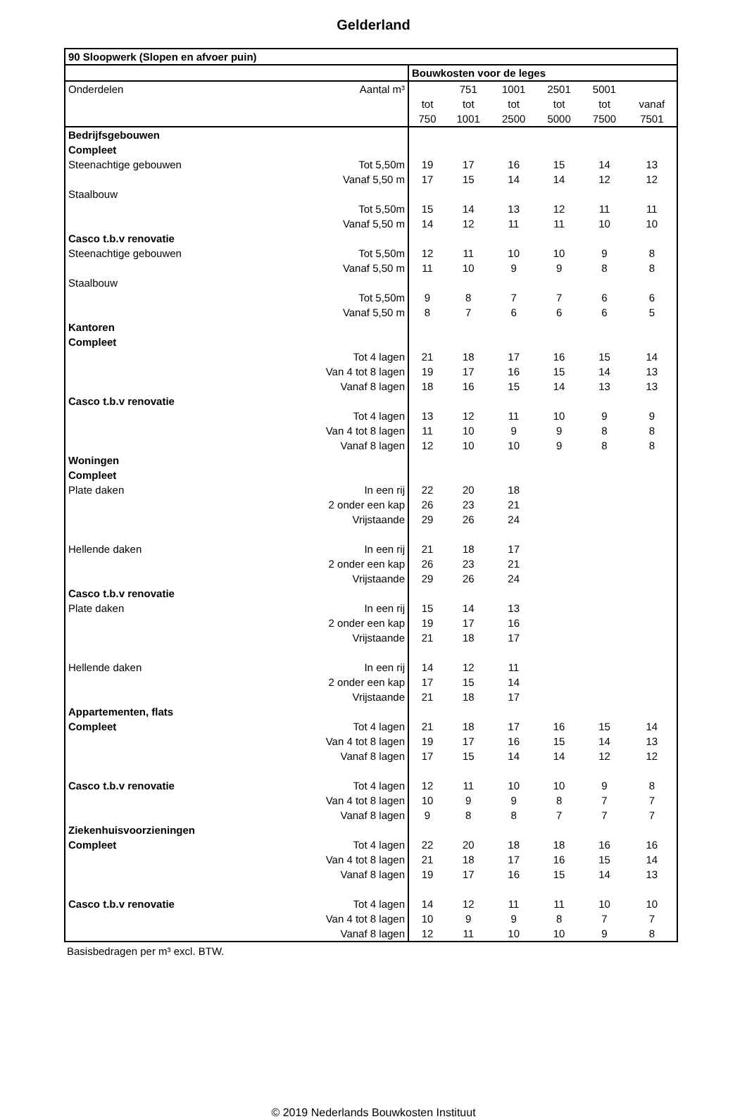Gelderland
| 90 Sloopwerk (Slopen en afvoer puin) | | | | | | | |
| --- | --- | --- | --- | --- | --- | --- | --- |
| | | Bouwkosten voor de leges | | | | | |
| Onderdelen | Aantal m³ | | 751 | 1001 | 2501 | 5001 | |
| | | tot | tot | tot | tot | tot | vanaf |
| | | 750 | 1001 | 2500 | 5000 | 7500 | 7501 |
| Bedrijfsgebouwen | | | | | | | |
| Compleet | | | | | | | |
| Steenachtige gebouwen | Tot 5,50m | 19 | 17 | 16 | 15 | 14 | 13 |
| | Vanaf 5,50 m | 17 | 15 | 14 | 14 | 12 | 12 |
| Staalbouw | | | | | | | |
| | Tot 5,50m | 15 | 14 | 13 | 12 | 11 | 11 |
| | Vanaf 5,50 m | 14 | 12 | 11 | 11 | 10 | 10 |
| Casco t.b.v renovatie | | | | | | | |
| Steenachtige gebouwen | Tot 5,50m | 12 | 11 | 10 | 10 | 9 | 8 |
| | Vanaf 5,50 m | 11 | 10 | 9 | 9 | 8 | 8 |
| Staalbouw | | | | | | | |
| | Tot 5,50m | 9 | 8 | 7 | 7 | 6 | 6 |
| | Vanaf 5,50 m | 8 | 7 | 6 | 6 | 6 | 5 |
| Kantoren | | | | | | | |
| Compleet | | | | | | | |
| | Tot 4 lagen | 21 | 18 | 17 | 16 | 15 | 14 |
| | Van 4 tot 8 lagen | 19 | 17 | 16 | 15 | 14 | 13 |
| | Vanaf 8 lagen | 18 | 16 | 15 | 14 | 13 | 13 |
| Casco t.b.v renovatie | | | | | | | |
| | Tot 4 lagen | 13 | 12 | 11 | 10 | 9 | 9 |
| | Van 4 tot 8 lagen | 11 | 10 | 9 | 9 | 8 | 8 |
| | Vanaf 8 lagen | 12 | 10 | 10 | 9 | 8 | 8 |
| Woningen | | | | | | | |
| Compleet | | | | | | | |
| Plate daken | In een rij | 22 | 20 | 18 | | | |
| | 2 onder een kap | 26 | 23 | 21 | | | |
| | Vrijstaande | 29 | 26 | 24 | | | |
| Hellende daken | In een rij | 21 | 18 | 17 | | | |
| | 2 onder een kap | 26 | 23 | 21 | | | |
| | Vrijstaande | 29 | 26 | 24 | | | |
| Casco t.b.v renovatie | | | | | | | |
| Plate daken | In een rij | 15 | 14 | 13 | | | |
| | 2 onder een kap | 19 | 17 | 16 | | | |
| | Vrijstaande | 21 | 18 | 17 | | | |
| Hellende daken | In een rij | 14 | 12 | 11 | | | |
| | 2 onder een kap | 17 | 15 | 14 | | | |
| | Vrijstaande | 21 | 18 | 17 | | | |
| Appartementen, flats | | | | | | | |
| Compleet | Tot 4 lagen | 21 | 18 | 17 | 16 | 15 | 14 |
| | Van 4 tot 8 lagen | 19 | 17 | 16 | 15 | 14 | 13 |
| | Vanaf 8 lagen | 17 | 15 | 14 | 14 | 12 | 12 |
| Casco t.b.v renovatie | Tot 4 lagen | 12 | 11 | 10 | 10 | 9 | 8 |
| | Van 4 tot 8 lagen | 10 | 9 | 9 | 8 | 7 | 7 |
| | Vanaf 8 lagen | 9 | 8 | 8 | 7 | 7 | 7 |
| Ziekenhuisvoorzieningen | | | | | | | |
| Compleet | Tot 4 lagen | 22 | 20 | 18 | 18 | 16 | 16 |
| | Van 4 tot 8 lagen | 21 | 18 | 17 | 16 | 15 | 14 |
| | Vanaf 8 lagen | 19 | 17 | 16 | 15 | 14 | 13 |
| Casco t.b.v renovatie | Tot 4 lagen | 14 | 12 | 11 | 11 | 10 | 10 |
| | Van 4 tot 8 lagen | 10 | 9 | 9 | 8 | 7 | 7 |
| | Vanaf 8 lagen | 12 | 11 | 10 | 10 | 9 | 8 |
Basisbedragen per m³ excl. BTW.
© 2019 Nederlands Bouwkosten Instituut